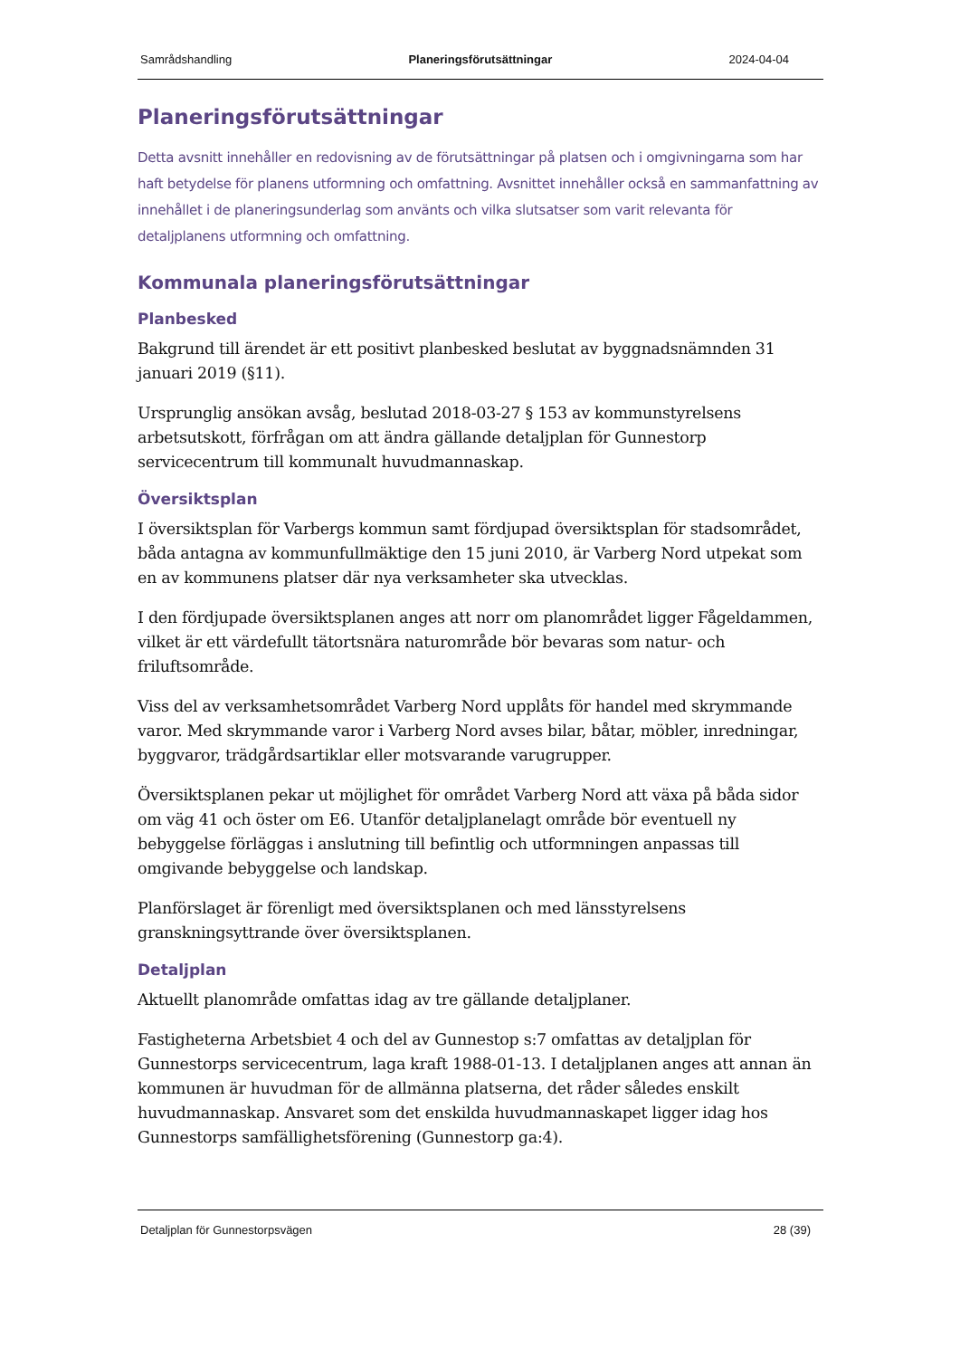Samrådshandling Planeringsförutsättningar 2024-04-04
Planeringsförutsättningar
Detta avsnitt innehåller en redovisning av de förutsättningar på platsen och i omgivningarna som har haft betydelse för planens utformning och omfattning. Avsnittet innehåller också en sammanfattning av innehållet i de planeringsunderlag som använts och vilka slutsatser som varit relevanta för detaljplanens utformning och omfattning.
Kommunala planeringsförutsättningar
Planbesked
Bakgrund till ärendet är ett positivt planbesked beslutat av byggnadsnämnden 31 januari 2019 (§11).
Ursprunglig ansökan avsåg, beslutad 2018-03-27 § 153 av kommunstyrelsens arbetsutskott, förfrågan om att ändra gällande detaljplan för Gunnestorp servicecentrum till kommunalt huvudmannaskap.
Översiktsplan
I översiktsplan för Varbergs kommun samt fördjupad översiktsplan för stadsområdet, båda antagna av kommunfullmäktige den 15 juni 2010, är Varberg Nord utpekat som en av kommunens platser där nya verksamheter ska utvecklas.
I den fördjupade översiktsplanen anges att norr om planområdet ligger Fågeldammen, vilket är ett värdefullt tätortsnära naturområde bör bevaras som natur- och friluftsområde.
Viss del av verksamhetsområdet Varberg Nord upplåts för handel med skrymmande varor. Med skrymmande varor i Varberg Nord avses bilar, båtar, möbler, inredningar, byggvaror, trädgårdsartiklar eller motsvarande varugrupper.
Översiktsplanen pekar ut möjlighet för området Varberg Nord att växa på båda sidor om väg 41 och öster om E6. Utanför detaljplanelagt område bör eventuell ny bebyggelse förläggas i anslutning till befintlig och utformningen anpassas till omgivande bebyggelse och landskap.
Planförslaget är förenligt med översiktsplanen och med länsstyrelsens granskningsyttrande över översiktsplanen.
Detaljplan
Aktuellt planområde omfattas idag av tre gällande detaljplaner.
Fastigheterna Arbetsbiet 4 och del av Gunnestop s:7 omfattas av detaljplan för Gunnestorps servicecentrum, laga kraft 1988-01-13. I detaljplanen anges att annan än kommunen är huvudman för de allmänna platserna, det råder således enskilt huvudmannaskap. Ansvaret som det enskilda huvudmannaskapet ligger idag hos Gunnestorps samfällighetsförening (Gunnestorp ga:4).
Detaljplan för Gunnestorpsvägen 28 (39)